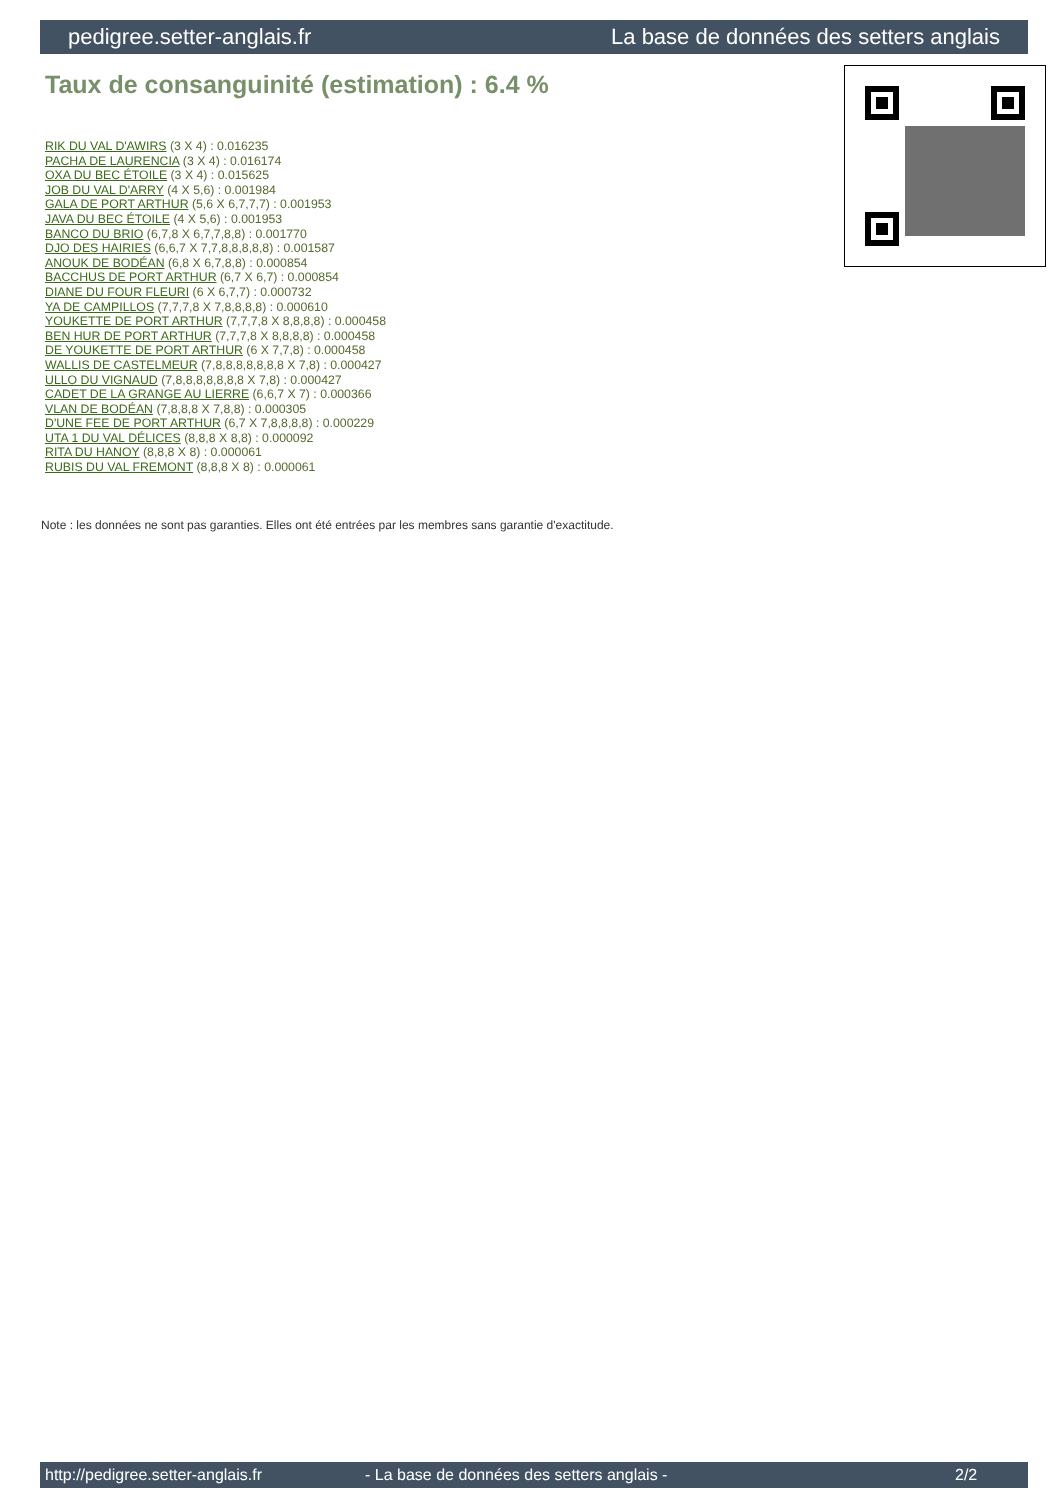pedigree.setter-anglais.fr La base de données des setters anglais
Taux de consanguinité (estimation) : 6.4 %
RIK DU VAL D'AWIRS (3 X 4) : 0.016235
PACHA DE LAURENCIA (3 X 4) : 0.016174
OXA DU BEC ÉTOILE (3 X 4) : 0.015625
JOB DU VAL D'ARRY (4 X 5,6) : 0.001984
GALA DE PORT ARTHUR (5,6 X 6,7,7,7) : 0.001953
JAVA DU BEC ÉTOILE (4 X 5,6) : 0.001953
BANCO DU BRIO (6,7,8 X 6,7,7,8,8) : 0.001770
DJO DES HAIRIES (6,6,7 X 7,7,8,8,8,8,8) : 0.001587
ANOUK DE BODÉAN (6,8 X 6,7,8,8) : 0.000854
BACCHUS DE PORT ARTHUR (6,7 X 6,7) : 0.000854
DIANE DU FOUR FLEURI (6 X 6,7,7) : 0.000732
YA DE CAMPILLOS (7,7,7,8 X 7,8,8,8,8) : 0.000610
YOUKETTE DE PORT ARTHUR (7,7,7,8 X 8,8,8,8) : 0.000458
BEN HUR DE PORT ARTHUR (7,7,7,8 X 8,8,8,8) : 0.000458
DE YOUKETTE DE PORT ARTHUR (6 X 7,7,8) : 0.000458
WALLIS DE CASTELMEUR (7,8,8,8,8,8,8,8 X 7,8) : 0.000427
ULLO DU VIGNAUD (7,8,8,8,8,8,8,8 X 7,8) : 0.000427
CADET DE LA GRANGE AU LIERRE (6,6,7 X 7) : 0.000366
VLAN DE BODÉAN (7,8,8,8 X 7,8,8) : 0.000305
D'UNE FEE DE PORT ARTHUR (6,7 X 7,8,8,8,8) : 0.000229
UTA 1 DU VAL DÉLICES (8,8,8 X 8,8) : 0.000092
RITA DU HANOY (8,8,8 X 8) : 0.000061
RUBIS DU VAL FREMONT (8,8,8 X 8) : 0.000061
Note : les données ne sont pas garanties. Elles ont été entrées par les membres sans garantie d'exactitude.
http://pedigree.setter-anglais.fr - La base de données des setters anglais - 2/2